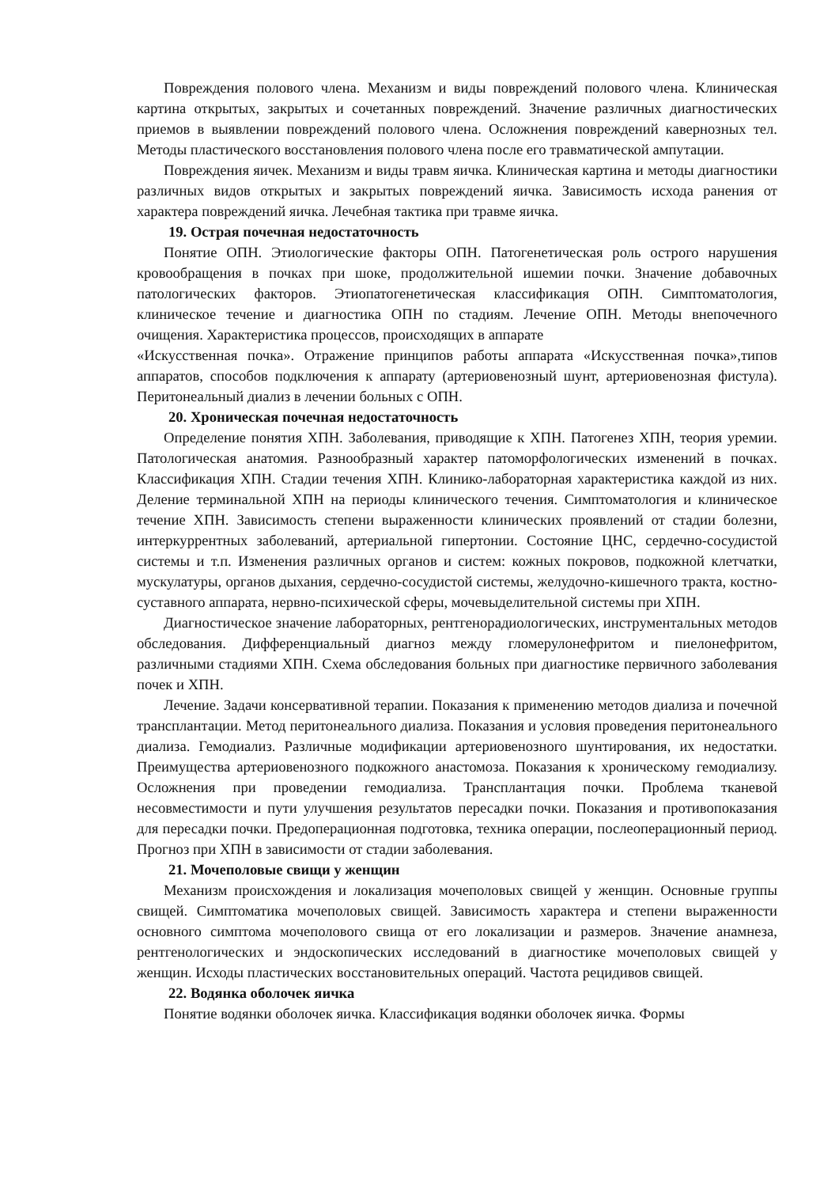Повреждения полового члена. Механизм и виды повреждений полового члена. Клиническая картина открытых, закрытых и сочетанных повреждений. Значение различных диагностических приемов в выявлении повреждений полового члена. Осложнения повреждений кавернозных тел. Методы пластического восстановления полового члена после его травматической ампутации.
Повреждения яичек. Механизм и виды травм яичка. Клиническая картина и методы диагностики различных видов открытых и закрытых повреждений яичка. Зависимость исхода ранения от характера повреждений яичка. Лечебная тактика при травме яичка.
19. Острая почечная недостаточность
Понятие ОПН. Этиологические факторы ОПН. Патогенетическая роль острого нарушения кровообращения в почках при шоке, продолжительной ишемии почки. Значение добавочных патологических факторов. Этиопатогенетическая классификация ОПН. Симптоматология, клиническое течение и диагностика ОПН по стадиям. Лечение ОПН. Методы внепочечного очищения. Характеристика процессов, происходящих в аппарате
«Искусственная почка». Отражение принципов работы аппарата «Искусственная почка»,типов аппаратов, способов подключения к аппарату (артериовенозный шунт, артериовенозная фистула). Перитонеальный диализ в лечении больных с ОПН.
20. Хроническая почечная недостаточность
Определение понятия ХПН. Заболевания, приводящие к ХПН. Патогенез ХПН, теория уремии. Патологическая анатомия. Разнообразный характер патоморфологических изменений в почках. Классификация ХПН. Стадии течения ХПН. Клинико-лабораторная характеристика каждой из них. Деление терминальной ХПН на периоды клинического течения. Симптоматология и клиническое течение ХПН. Зависимость степени выраженности клинических проявлений от стадии болезни, интеркуррентных заболеваний, артериальной гипертонии. Состояние ЦНС, сердечно-сосудистой системы и т.п. Изменения различных органов и систем: кожных покровов, подкожной клетчатки, мускулатуры, органов дыхания, сердечно-сосудистой системы, желудочно-кишечного тракта, костно-суставного аппарата, нервно-психической сферы, мочевыделительной системы при ХПН.
Диагностическое значение лабораторных, рентгенорадиологических, инструментальных методов обследования. Дифференциальный диагноз между гломерулонефритом и пиелонефритом, различными стадиями ХПН. Схема обследования больных при диагностике первичного заболевания почек и ХПН.
Лечение. Задачи консервативной терапии. Показания к применению методов диализа и почечной трансплантации. Метод перитонеального диализа. Показания и условия проведения перитонеального диализа. Гемодиализ. Различные модификации артериовенозного шунтирования, их недостатки. Преимущества артериовенозного подкожного анастомоза. Показания к хроническому гемодиализу. Осложнения при проведении гемодиализа. Трансплантация почки. Проблема тканевой несовместимости и пути улучшения результатов пересадки почки. Показания и противопоказания для пересадки почки. Предоперационная подготовка, техника операции, послеоперационный период. Прогноз при ХПН в зависимости от стадии заболевания.
21. Мочеполовые свищи у женщин
Механизм происхождения и локализация мочеполовых свищей у женщин. Основные группы свищей. Симптоматика мочеполовых свищей. Зависимость характера и степени выраженности основного симптома мочеполового свища от его локализации и размеров. Значение анамнеза, рентгенологических и эндоскопических исследований в диагностике мочеполовых свищей у женщин. Исходы пластических восстановительных операций. Частота рецидивов свищей.
22. Водянка оболочек яичка
Понятие водянки оболочек яичка. Классификация водянки оболочек яичка. Формы